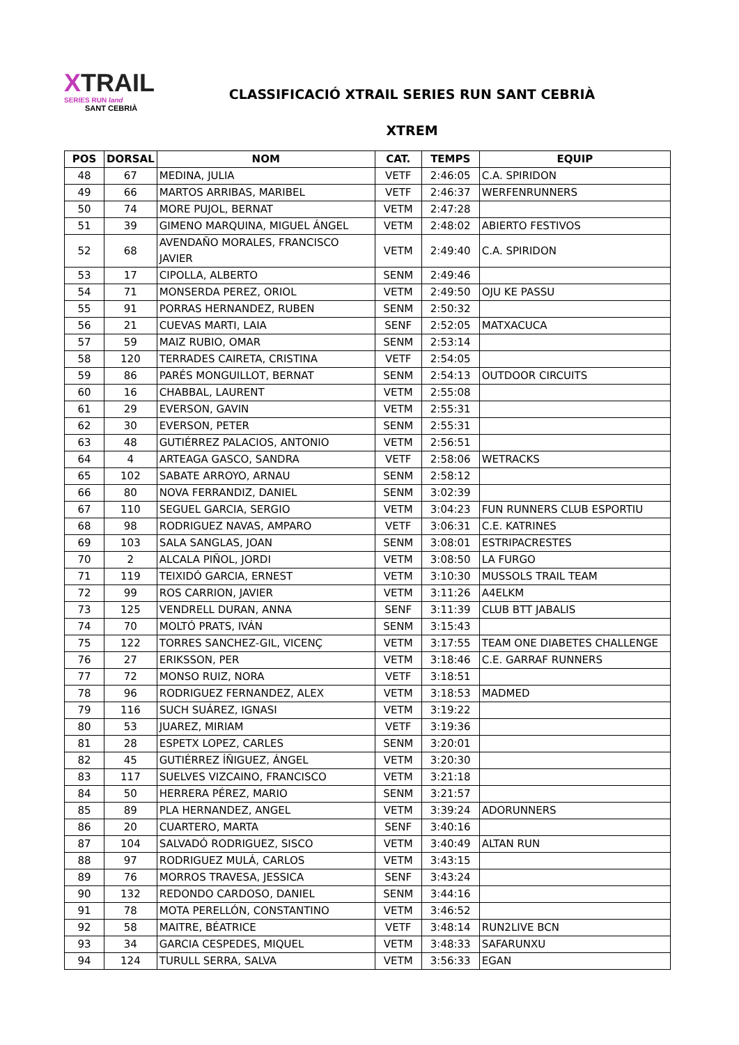XTRAIL
SERIES RUN land
SANT CEBRIÀ
CLASSIFICACIÓ XTRAIL SERIES RUN SANT CEBRIÀ
XTREM
| POS | DORSAL | NOM | CAT. | TEMPS | EQUIP |
| --- | --- | --- | --- | --- | --- |
| 48 | 67 | MEDINA, JULIA | VETF | 2:46:05 | C.A. SPIRIDON |
| 49 | 66 | MARTOS ARRIBAS, MARIBEL | VETF | 2:46:37 | WERFENRUNNERS |
| 50 | 74 | MORE PUJOL, BERNAT | VETM | 2:47:28 | |
| 51 | 39 | GIMENO MARQUINA, MIGUEL ÁNGEL | VETM | 2:48:02 | ABIERTO FESTIVOS |
| 52 | 68 | AVENDAÑO MORALES, FRANCISCO JAVIER | VETM | 2:49:40 | C.A. SPIRIDON |
| 53 | 17 | CIPOLLA, ALBERTO | SENM | 2:49:46 | |
| 54 | 71 | MONSERDA PEREZ, ORIOL | VETM | 2:49:50 | OJU KE PASSU |
| 55 | 91 | PORRAS HERNANDEZ, RUBEN | SENM | 2:50:32 | |
| 56 | 21 | CUEVAS MARTI, LAIA | SENF | 2:52:05 | MATXACUCA |
| 57 | 59 | MAIZ RUBIO, OMAR | SENM | 2:53:14 | |
| 58 | 120 | TERRADES CAIRETA, CRISTINA | VETF | 2:54:05 | |
| 59 | 86 | PARÉS MONGUILLOT, BERNAT | SENM | 2:54:13 | OUTDOOR CIRCUITS |
| 60 | 16 | CHABBAL, LAURENT | VETM | 2:55:08 | |
| 61 | 29 | EVERSON, GAVIN | VETM | 2:55:31 | |
| 62 | 30 | EVERSON, PETER | SENM | 2:55:31 | |
| 63 | 48 | GUTIÉRREZ PALACIOS, ANTONIO | VETM | 2:56:51 | |
| 64 | 4 | ARTEAGA GASCO, SANDRA | VETF | 2:58:06 | WETRACKS |
| 65 | 102 | SABATE ARROYO, ARNAU | SENM | 2:58:12 | |
| 66 | 80 | NOVA FERRANDIZ, DANIEL | SENM | 3:02:39 | |
| 67 | 110 | SEGUEL GARCIA, SERGIO | VETM | 3:04:23 | FUN RUNNERS CLUB ESPORTIU |
| 68 | 98 | RODRIGUEZ NAVAS, AMPARO | VETF | 3:06:31 | C.E. KATRINES |
| 69 | 103 | SALA SANGLAS, JOAN | SENM | 3:08:01 | ESTRIPACRESTES |
| 70 | 2 | ALCALA PIÑOL, JORDI | VETM | 3:08:50 | LA FURGO |
| 71 | 119 | TEIXIDÓ GARCIA, ERNEST | VETM | 3:10:30 | MUSSOLS TRAIL TEAM |
| 72 | 99 | ROS CARRION, JAVIER | VETM | 3:11:26 | A4ELKM |
| 73 | 125 | VENDRELL DURAN, ANNA | SENF | 3:11:39 | CLUB BTT JABALIS |
| 74 | 70 | MOLTÓ PRATS, IVÁN | SENM | 3:15:43 | |
| 75 | 122 | TORRES SANCHEZ-GIL, VICENÇ | VETM | 3:17:55 | TEAM ONE DIABETES CHALLENGE |
| 76 | 27 | ERIKSSON, PER | VETM | 3:18:46 | C.E. GARRAF RUNNERS |
| 77 | 72 | MONSO RUIZ, NORA | VETF | 3:18:51 | |
| 78 | 96 | RODRIGUEZ FERNANDEZ, ALEX | VETM | 3:18:53 | MADMED |
| 79 | 116 | SUCH SUÁREZ, IGNASI | VETM | 3:19:22 | |
| 80 | 53 | JUAREZ, MIRIAM | VETF | 3:19:36 | |
| 81 | 28 | ESPETX LOPEZ, CARLES | SENM | 3:20:01 | |
| 82 | 45 | GUTIÉRREZ ÍÑIGUEZ, ÁNGEL | VETM | 3:20:30 | |
| 83 | 117 | SUELVES VIZCAINO, FRANCISCO | VETM | 3:21:18 | |
| 84 | 50 | HERRERA PÉREZ, MARIO | SENM | 3:21:57 | |
| 85 | 89 | PLA HERNANDEZ, ANGEL | VETM | 3:39:24 | ADORUNNERS |
| 86 | 20 | CUARTERO, MARTA | SENF | 3:40:16 | |
| 87 | 104 | SALVADÓ RODRIGUEZ, SISCO | VETM | 3:40:49 | ALTAN RUN |
| 88 | 97 | RODRIGUEZ MULÁ, CARLOS | VETM | 3:43:15 | |
| 89 | 76 | MORROS TRAVESA, JESSICA | SENF | 3:43:24 | |
| 90 | 132 | REDONDO CARDOSO, DANIEL | SENM | 3:44:16 | |
| 91 | 78 | MOTA PERELLÓN, CONSTANTINO | VETM | 3:46:52 | |
| 92 | 58 | MAITRE, BÉATRICE | VETF | 3:48:14 | RUN2LIVE BCN |
| 93 | 34 | GARCIA CESPEDES, MIQUEL | VETM | 3:48:33 | SAFARUNXU |
| 94 | 124 | TURULL SERRA, SALVA | VETM | 3:56:33 | EGAN |